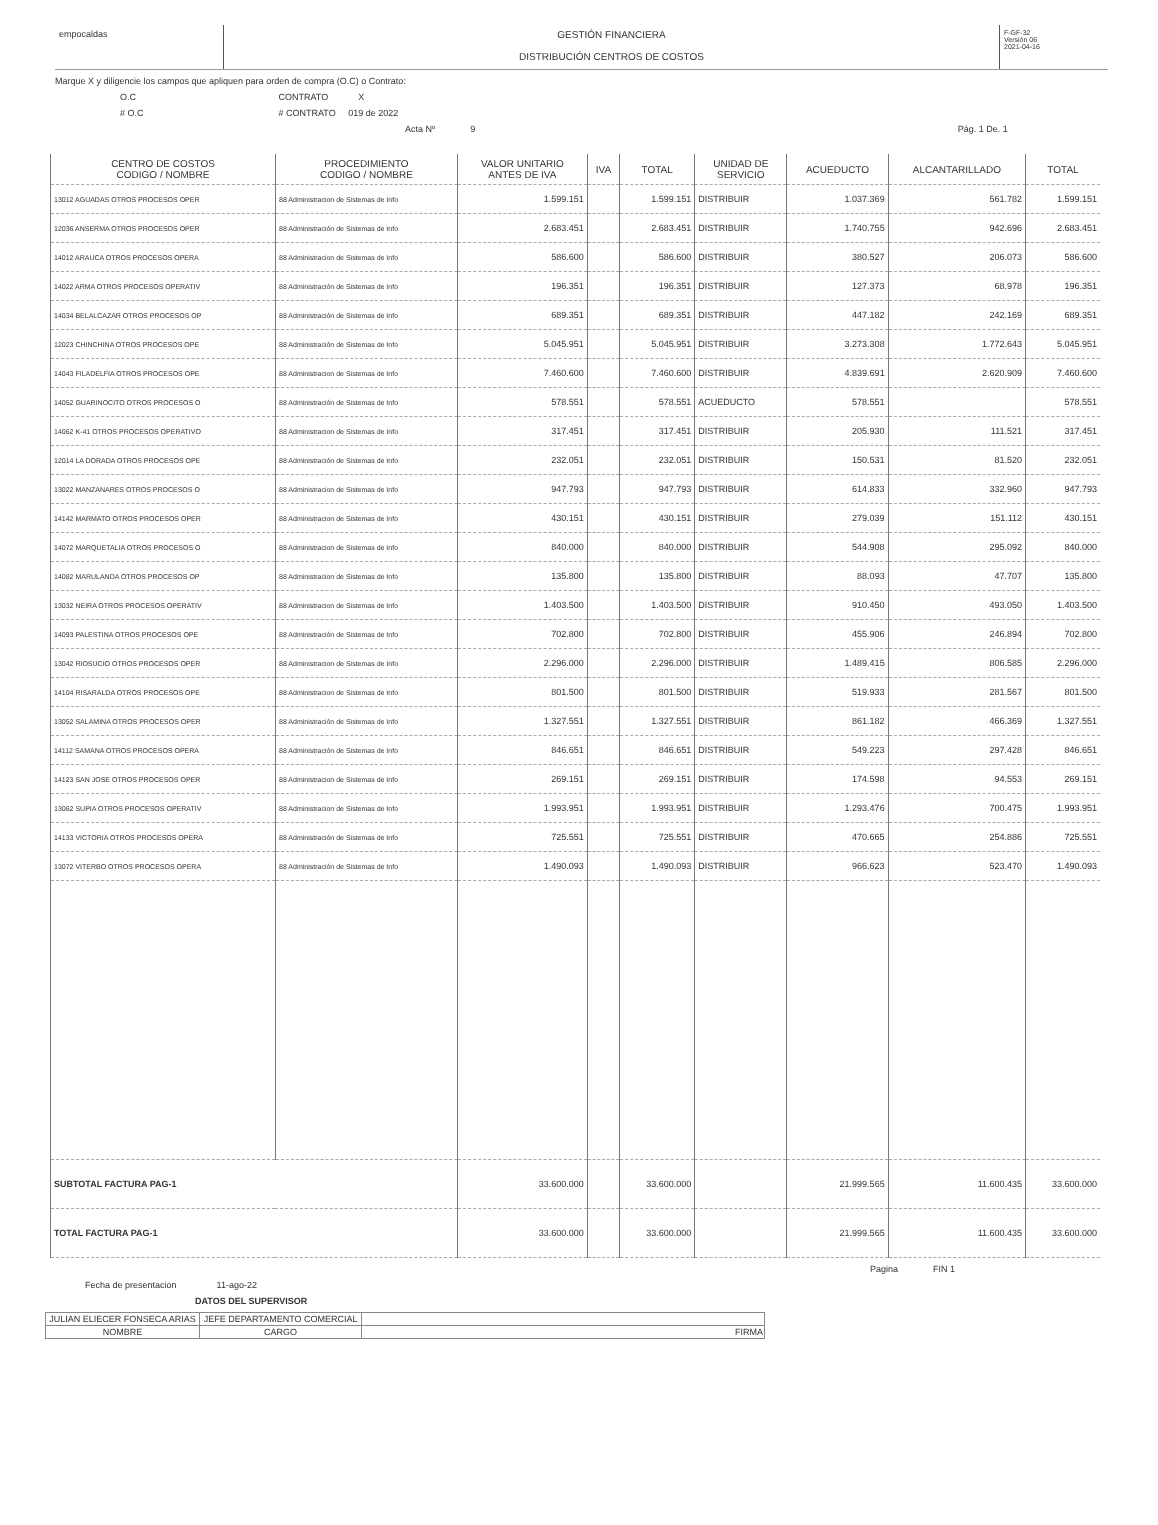empocaldas GESTIÓN FINANCIERA
DISTRIBUCIÓN CENTROS DE COSTOS
F-GF-32
Versión 06
2021-04-16
Marque X y diligencie los campos que apliquen para orden de compra (O.C) o Contrato:
O.C CONTRATO X
# O.C # CONTRATO 019 de 2022
Acta Nº 9 Pág. 1 De. 1
| CENTRO DE COSTOS CODIGO / NOMBRE | PROCEDIMIENTO CODIGO / NOMBRE | VALOR UNITARIO ANTES DE IVA | IVA | TOTAL | UNIDAD DE SERVICIO | ACUEDUCTO | ALCANTARILLADO | TOTAL |
| --- | --- | --- | --- | --- | --- | --- | --- | --- |
| 13012 AGUADAS OTROS PROCESOS OPER | 88 Administracion de Sistemas de Info | 1.599.151 | | 1.599.151 | DISTRIBUIR | 1.037.369 | 561.782 | 1.599.151 |
| 12036 ANSERMA OTROS PROCESOS OPER | 88 Administración de Sistemas de Info | 2.683.451 | | 2.683.451 | DISTRIBUIR | 1.740.755 | 942.696 | 2.683.451 |
| 14012 ARAUCA OTROS PROCESOS OPERA | 88 Administracion de Sistemas de Info | 586.600 | | 586.600 | DISTRIBUIR | 380.527 | 206.073 | 586.600 |
| 14022 ARMA OTROS PROCESOS OPERATIV | 88 Administración de Sistemas de Info | 196.351 | | 196.351 | DISTRIBUIR | 127.373 | 68.978 | 196.351 |
| 14034 BELALCAZAR OTROS PROCESOS OP | 88 Administración de Sistemas de Info | 689.351 | | 689.351 | DISTRIBUIR | 447.182 | 242.169 | 689.351 |
| 12023 CHINCHINA OTROS PROCESOS OPE | 88 Administración de Sistemas de Info | 5.045.951 | | 5.045.951 | DISTRIBUIR | 3.273.308 | 1.772.643 | 5.045.951 |
| 14043 FILADELFIA OTROS PROCESOS OPE | 88 Administracion de Sistemas de Info | 7.460.600 | | 7.460.600 | DISTRIBUIR | 4.839.691 | 2.620.909 | 7.460.600 |
| 14052 GUARINOCITO OTROS PROCESOS O | 88 Administración de Sistemas de Info | 578.551 | | 578.551 | ACUEDUCTO | 578.551 | | 578.551 |
| 14062 K-41 OTROS PROCESOS OPERATIVO | 88 Administracion de Sistemas de Info | 317.451 | | 317.451 | DISTRIBUIR | 205.930 | 111.521 | 317.451 |
| 12014 LA DORADA OTROS PROCESOS OPE | 88 Administración de Sistemas de Info | 232.051 | | 232.051 | DISTRIBUIR | 150.531 | 81.520 | 232.051 |
| 13022 MANZANARES OTROS PROCESOS O | 88 Administracion de Sistemas de Info | 947.793 | | 947.793 | DISTRIBUIR | 614.833 | 332.960 | 947.793 |
| 14142 MARMATO OTROS PROCESOS OPER | 88 Administracion de Sistemas de Info | 430.151 | | 430.151 | DISTRIBUIR | 279.039 | 151.112 | 430.151 |
| 14072 MARQUETALIA OTROS PROCESOS O | 88 Administracion de Sistemas de Info | 840.000 | | 840.000 | DISTRIBUIR | 544.908 | 295.092 | 840.000 |
| 14082 MARULANDA OTROS PROCESOS OP | 88 Administracion de Sistemas de Info | 135.800 | | 135.800 | DISTRIBUIR | 88.093 | 47.707 | 135.800 |
| 13032 NEIRA OTROS PROCESOS OPERATIV | 88 Administracion de Sistemas de Info | 1.403.500 | | 1.403.500 | DISTRIBUIR | 910.450 | 493.050 | 1.403.500 |
| 14093 PALESTINA OTROS PROCESOS OPE | 88 Administración de Sistemas de Info | 702.800 | | 702.800 | DISTRIBUIR | 455.906 | 246.894 | 702.800 |
| 13042 RIOSUCIO OTROS PROCESOS OPER | 88 Administracion de Sistemas de Info | 2.296.000 | | 2.296.000 | DISTRIBUIR | 1.489.415 | 806.585 | 2.296.000 |
| 14104 RISARALDA OTROS PROCESOS OPE | 88 Administracion de Sistemas de Info | 801.500 | | 801.500 | DISTRIBUIR | 519.933 | 281.567 | 801.500 |
| 13052 SALAMINA OTROS PROCESOS OPER | 88 Administración de Sistemas de Info | 1.327.551 | | 1.327.551 | DISTRIBUIR | 861.182 | 466.369 | 1.327.551 |
| 14112 SAMANA OTROS PROCESOS OPERA | 88 Administración de Sistemas de Info | 846.651 | | 846.651 | DISTRIBUIR | 549.223 | 297.428 | 846.651 |
| 14123 SAN JOSE OTROS PROCESOS OPER | 88 Administracion de Sistemas de Info | 269.151 | | 269.151 | DISTRIBUIR | 174.598 | 94.553 | 269.151 |
| 13062 SUPIA OTROS PROCESOS OPERATIV | 88 Administracion de Sistemas de Info | 1.993.951 | | 1.993.951 | DISTRIBUIR | 1.293.476 | 700.475 | 1.993.951 |
| 14133 VICTORIA OTROS PROCESOS OPERA | 88 Administración de Sistemas de Info | 725.551 | | 725.551 | DISTRIBUIR | 470.665 | 254.886 | 725.551 |
| 13072 VITERBO OTROS PROCESOS OPERA | 88 Administración de Sistemas de Info | 1.490.093 | | 1.490.093 | DISTRIBUIR | 966.623 | 523.470 | 1.490.093 |
| SUBTOTAL FACTURA PAG-1 | | 33.600.000 | | 33.600.000 | | 21.999.565 | 11.600.435 | 33.600.000 |
| TOTAL FACTURA PAG-1 | | 33.600.000 | | 33.600.000 | | 21.999.565 | 11.600.435 | 33.600.000 |
Pagina FIN 1
Fecha de presentacion 11-ago-22
DATOS DEL SUPERVISOR
| JULIAN ELIECER FONSECA ARIAS | JEFE DEPARTAMENTO COMERCIAL | |
| NOMBRE | CARGO | FIRMA |